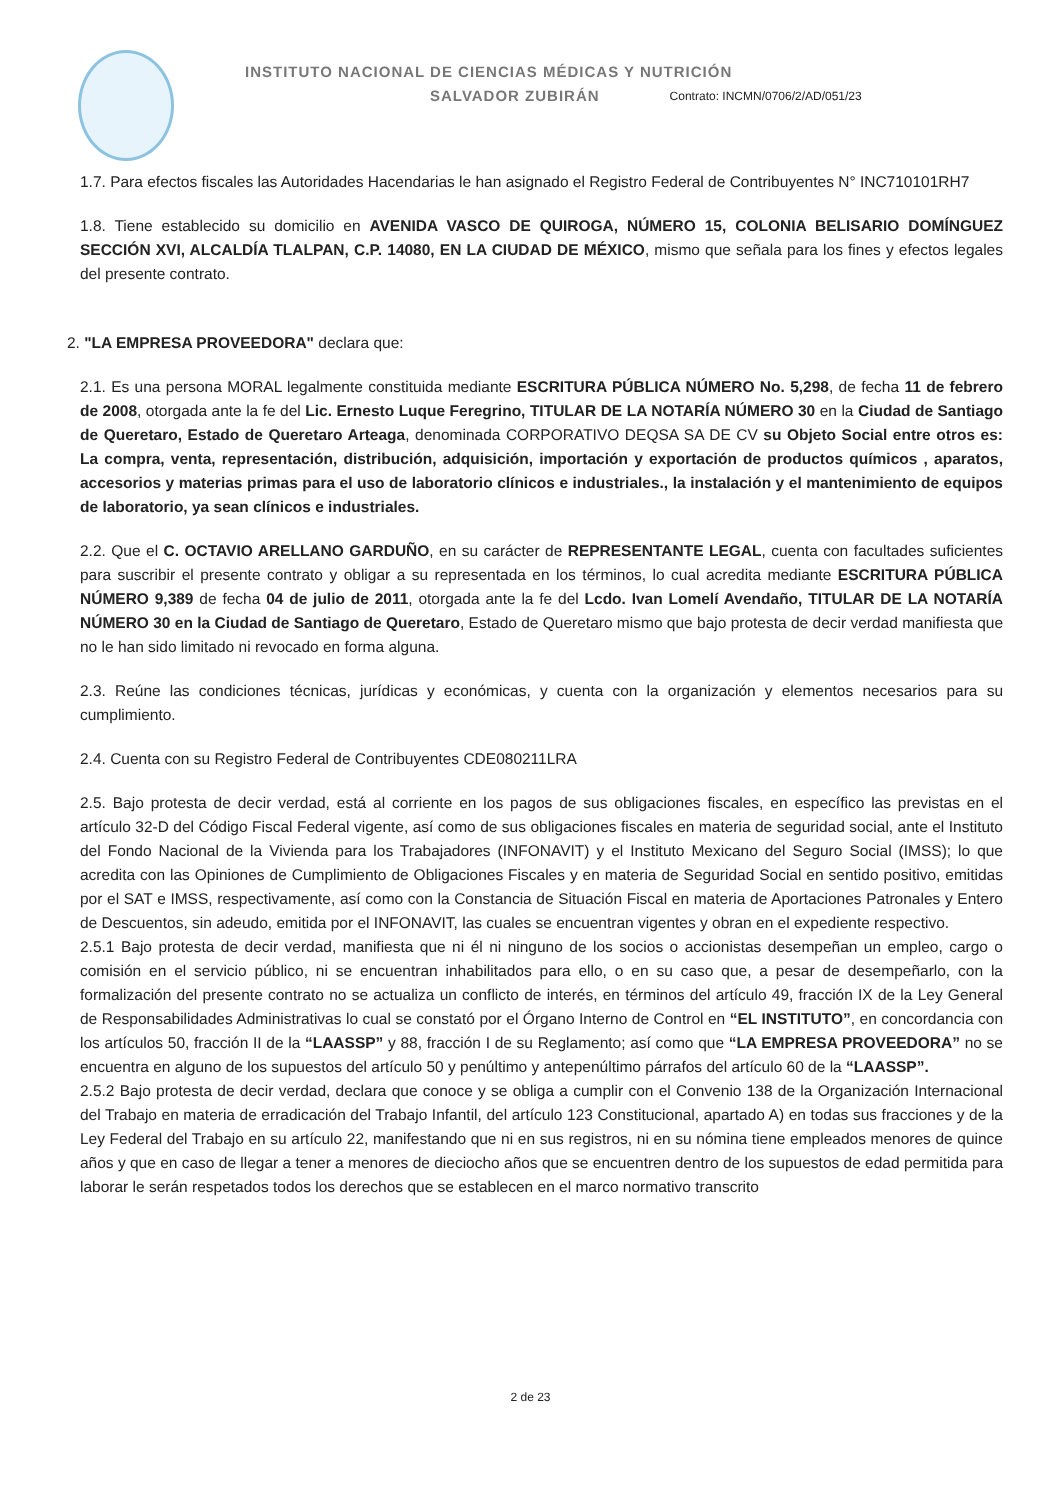INSTITUTO NACIONAL DE CIENCIAS MÉDICAS Y NUTRICIÓN
SALVADOR ZUBIRÁN Contrato: INCMN/0706/2/AD/051/23
1.7. Para efectos fiscales las Autoridades Hacendarias le han asignado el Registro Federal de Contribuyentes N° INC710101RH7
1.8. Tiene establecido su domicilio en AVENIDA VASCO DE QUIROGA, NÚMERO 15, COLONIA BELISARIO DOMÍNGUEZ SECCIÓN XVI, ALCALDÍA TLALPAN, C.P. 14080, EN LA CIUDAD DE MÉXICO, mismo que señala para los fines y efectos legales del presente contrato.
2. "LA EMPRESA PROVEEDORA" declara que:
2.1. Es una persona MORAL legalmente constituida mediante ESCRITURA PÚBLICA NÚMERO No. 5,298, de fecha 11 de febrero de 2008, otorgada ante la fe del Lic. Ernesto Luque Feregrino, TITULAR DE LA NOTARÍA NÚMERO 30 en la Ciudad de Santiago de Queretaro, Estado de Queretaro Arteaga, denominada CORPORATIVO DEQSA SA DE CV su Objeto Social entre otros es: La compra, venta, representación, distribución, adquisición, importación y exportación de productos químicos , aparatos, accesorios y materias primas para el uso de laboratorio clínicos e industriales., la instalación y el mantenimiento de equipos de laboratorio, ya sean clínicos e industriales.
2.2. Que el C. OCTAVIO ARELLANO GARDUÑO, en su carácter de REPRESENTANTE LEGAL, cuenta con facultades suficientes para suscribir el presente contrato y obligar a su representada en los términos, lo cual acredita mediante ESCRITURA PÚBLICA NÚMERO 9,389 de fecha 04 de julio de 2011, otorgada ante la fe del Lcdo. Ivan Lomelí Avendaño, TITULAR DE LA NOTARÍA NÚMERO 30 en la Ciudad de Santiago de Queretaro, Estado de Queretaro mismo que bajo protesta de decir verdad manifiesta que no le han sido limitado ni revocado en forma alguna.
2.3. Reúne las condiciones técnicas, jurídicas y económicas, y cuenta con la organización y elementos necesarios para su cumplimiento.
2.4. Cuenta con su Registro Federal de Contribuyentes CDE080211LRA
2.5. Bajo protesta de decir verdad, está al corriente en los pagos de sus obligaciones fiscales, en específico las previstas en el artículo 32-D del Código Fiscal Federal vigente, así como de sus obligaciones fiscales en materia de seguridad social, ante el Instituto del Fondo Nacional de la Vivienda para los Trabajadores (INFONAVIT) y el Instituto Mexicano del Seguro Social (IMSS); lo que acredita con las Opiniones de Cumplimiento de Obligaciones Fiscales y en materia de Seguridad Social en sentido positivo, emitidas por el SAT e IMSS, respectivamente, así como con la Constancia de Situación Fiscal en materia de Aportaciones Patronales y Entero de Descuentos, sin adeudo, emitida por el INFONAVIT, las cuales se encuentran vigentes y obran en el expediente respectivo.
2.5.1 Bajo protesta de decir verdad, manifiesta que ni él ni ninguno de los socios o accionistas desempeñan un empleo, cargo o comisión en el servicio público, ni se encuentran inhabilitados para ello, o en su caso que, a pesar de desempeñarlo, con la formalización del presente contrato no se actualiza un conflicto de interés, en términos del artículo 49, fracción IX de la Ley General de Responsabilidades Administrativas lo cual se constató por el Órgano Interno de Control en “EL INSTITUTO”, en concordancia con los artículos 50, fracción II de la “LAASSP” y 88, fracción I de su Reglamento; así como que “LA EMPRESA PROVEEDORA” no se encuentra en alguno de los supuestos del artículo 50 y penúltimo y antepenúltimo párrafos del artículo 60 de la “LAASSP”.
2.5.2 Bajo protesta de decir verdad, declara que conoce y se obliga a cumplir con el Convenio 138 de la Organización Internacional del Trabajo en materia de erradicación del Trabajo Infantil, del artículo 123 Constitucional, apartado A) en todas sus fracciones y de la Ley Federal del Trabajo en su artículo 22, manifestando que ni en sus registros, ni en su nómina tiene empleados menores de quince años y que en caso de llegar a tener a menores de dieciocho años que se encuentren dentro de los supuestos de edad permitida para laborar le serán respetados todos los derechos que se establecen en el marco normativo transcrito
2 de 23